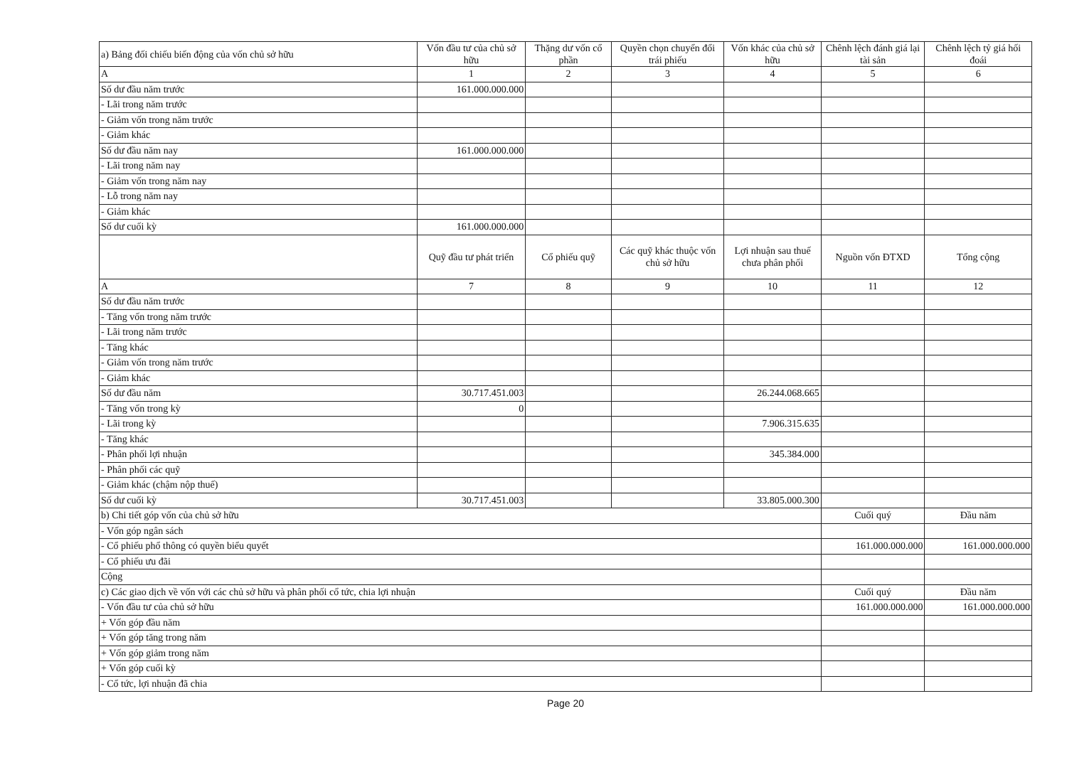| a) Bảng đối chiếu biến động của vốn chủ sở hữu | Vốn đầu tư của chủ sở hữu | Thặng dư vốn cổ phần | Quyền chọn chuyển đổi trái phiếu | Vốn khác của chủ sở hữu | Chênh lệch đánh giá lại tài sản | Chênh lệch tỷ giá hối đoái |
| A | 1 | 2 | 3 | 4 | 5 | 6 |
| Số dư đầu năm trước | 161.000.000.000 | | | | | |
| - Lãi trong năm trước | | | | | | |
| - Giảm vốn trong năm trước | | | | | | |
| - Giảm khác | | | | | | |
| Số dư đầu năm nay | 161.000.000.000 | | | | | |
| - Lãi trong năm nay | | | | | | |
| - Giảm vốn trong năm nay | | | | | | |
| - Lỗ trong năm nay | | | | | | |
| - Giảm khác | | | | | | |
| Số dư cuối kỳ | 161.000.000.000 | | | | | |
| | Quỹ đầu tư phát triển | Cổ phiếu quỹ | Các quỹ khác thuộc vốn chủ sở hữu | Lợi nhuận sau thuế chưa phân phối | Nguồn vốn ĐTXD | Tổng cộng |
| A | 7 | 8 | 9 | 10 | 11 | 12 |
| Số dư đầu năm trước | | | | | | |
| - Tăng vốn trong năm trước | | | | | | |
| - Lãi trong năm trước | | | | | | |
| - Tăng khác | | | | | | |
| - Giảm vốn trong năm trước | | | | | | |
| - Giảm khác | | | | | | |
| Số dư đầu năm | 30.717.451.003 | | | 26.244.068.665 | | |
| - Tăng vốn trong kỳ | 0 | | | | | |
| - Lãi trong kỳ | | | | 7.906.315.635 | | |
| - Tăng khác | | | | | | |
| - Phân phối lợi nhuận | | | | 345.384.000 | | |
| - Phân phối các quỹ | | | | | | |
| - Giảm khác (chậm nộp thuế) | | | | | | |
| Số dư cuối kỳ | 30.717.451.003 | | | 33.805.000.300 | | |
| b) Chi tiết góp vốn của chủ sở hữu | | | | | Cuối quý | Đầu năm |
| - Vốn góp ngân sách | | | | | | |
| - Cổ phiếu phổ thông có quyền biểu quyết | | | | | 161.000.000.000 | 161.000.000.000 |
| - Cổ phiếu ưu đãi | | | | | | |
| Cộng | | | | | | |
| c) Các giao dịch về vốn với các chủ sở hữu và phân phối cổ tức, chia lợi nhuận | | | | | Cuối quý | Đầu năm |
| - Vốn đầu tư của chủ sở hữu | | | | | 161.000.000.000 | 161.000.000.000 |
| + Vốn góp đầu năm | | | | | | |
| + Vốn góp tăng trong năm | | | | | | |
| + Vốn góp giảm trong năm | | | | | | |
| + Vốn góp cuối kỳ | | | | | | |
| - Cổ tức, lợi nhuận đã chia | | | | | | |
Page 20